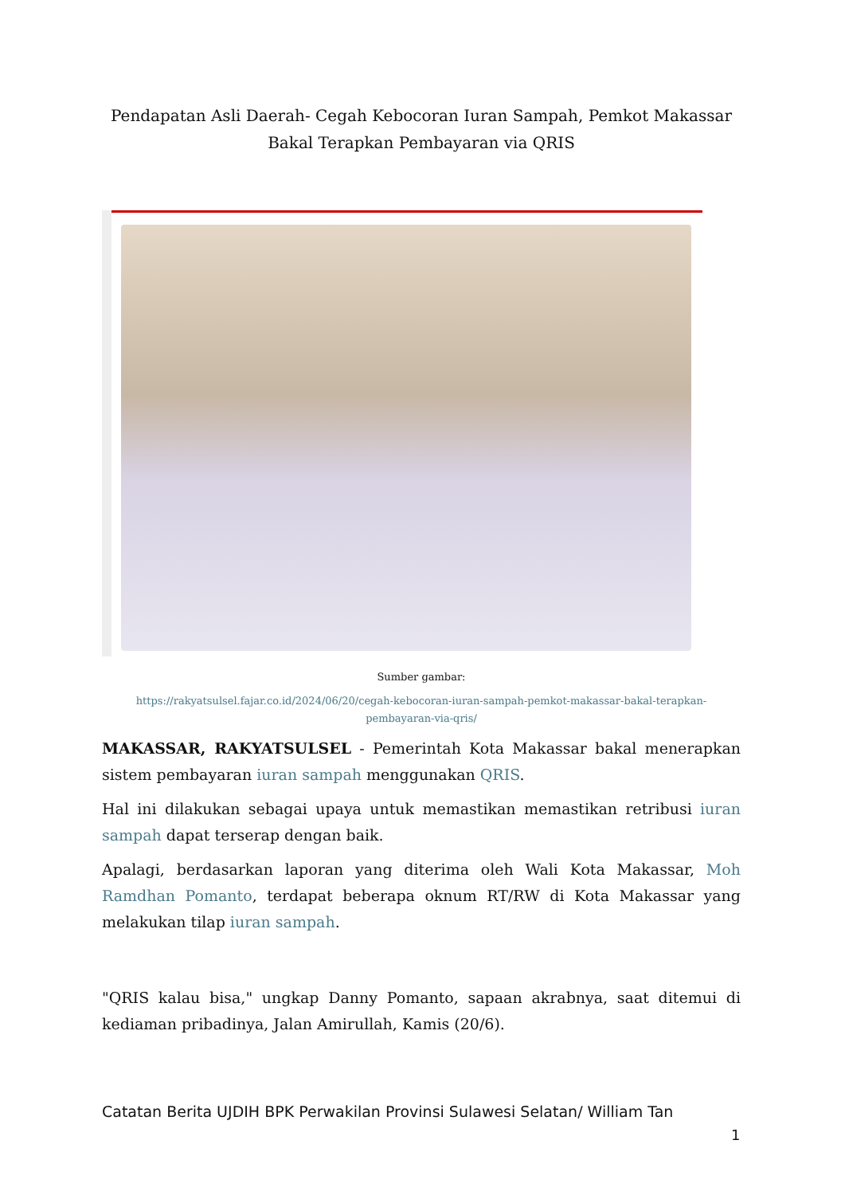Pendapatan Asli Daerah- Cegah Kebocoran Iuran Sampah, Pemkot Makassar Bakal Terapkan Pembayaran via QRIS
Sumber gambar:
https://rakyatsulsel.fajar.co.id/2024/06/20/cegah-kebocoran-iuran-sampah-pemkot-makassar-bakal-terapkan-pembayaran-via-qris/
MAKASSAR, RAKYATSULSEL - Pemerintah Kota Makassar bakal menerapkan sistem pembayaran iuran sampah menggunakan QRIS.
Hal ini dilakukan sebagai upaya untuk memastikan memastikan retribusi iuran sampah dapat terserap dengan baik.
Apalagi, berdasarkan laporan yang diterima oleh Wali Kota Makassar, Moh Ramdhan Pomanto, terdapat beberapa oknum RT/RW di Kota Makassar yang melakukan tilap iuran sampah.
"QRIS kalau bisa," ungkap Danny Pomanto, sapaan akrabnya, saat ditemui di kediaman pribadinya, Jalan Amirullah, Kamis (20/6).
Catatan Berita UJDIH BPK Perwakilan Provinsi Sulawesi Selatan/ William Tan
1